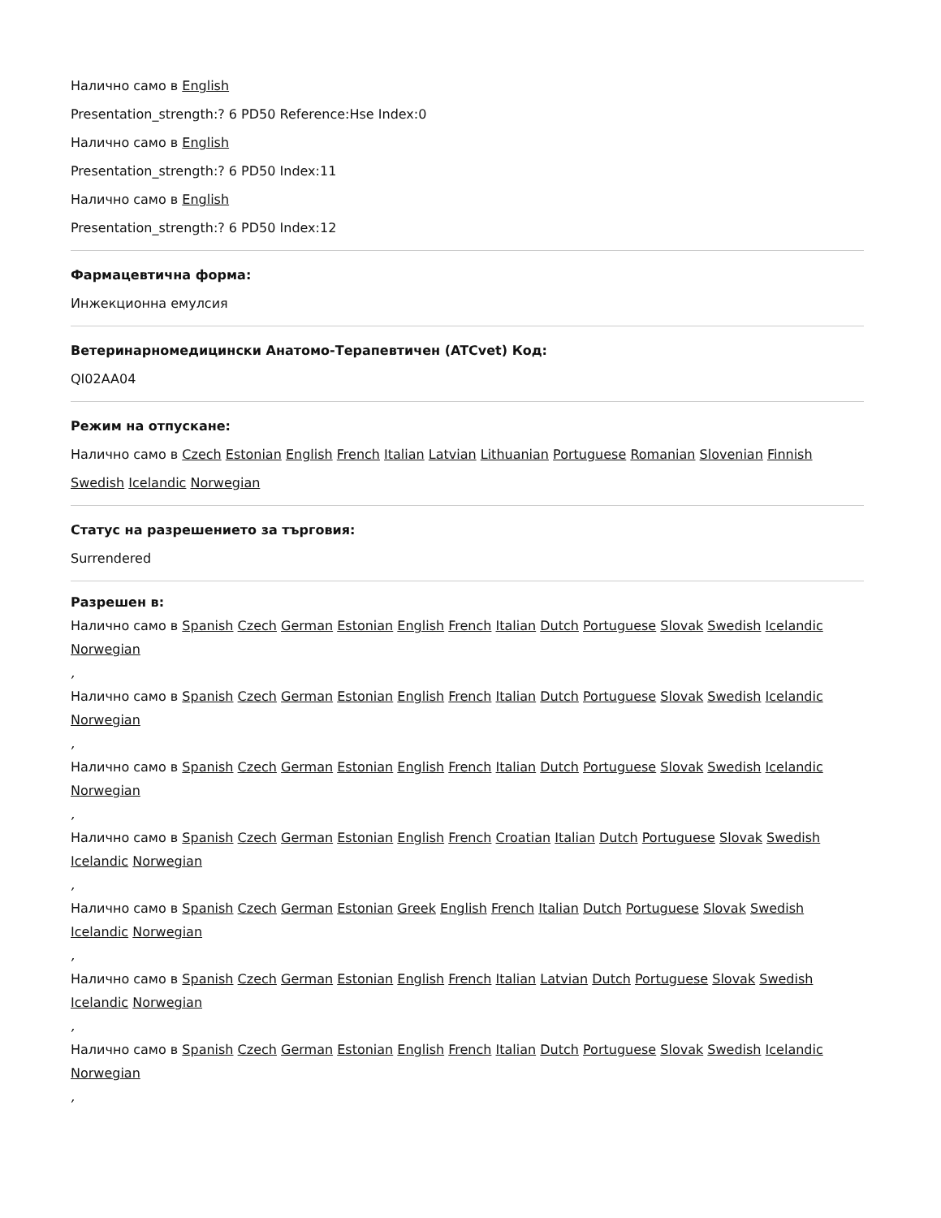Налично само в English
Presentation_strength:? 6 PD50 Reference:Hse Index:0
Налично само в English
Presentation_strength:? 6 PD50 Index:11
Налично само в English
Presentation_strength:? 6 PD50 Index:12
Фармацевтична форма:
Инжекционна емулсия
Ветеринарномедицински Анатомо-Терапевтичен (ATCvet) Код:
QI02AA04
Режим на отпускане:
Налично само в Czech Estonian English French Italian Latvian Lithuanian Portuguese Romanian Slovenian Finnish Swedish Icelandic Norwegian
Статус на разрешението за търговия:
Surrendered
Разрешен в:
Налично само в Spanish Czech German Estonian English French Italian Dutch Portuguese Slovak Swedish Icelandic Norwegian
,
Налично само в Spanish Czech German Estonian English French Italian Dutch Portuguese Slovak Swedish Icelandic Norwegian
,
Налично само в Spanish Czech German Estonian English French Italian Dutch Portuguese Slovak Swedish Icelandic Norwegian
,
Налично само в Spanish Czech German Estonian English French Croatian Italian Dutch Portuguese Slovak Swedish Icelandic Norwegian
,
Налично само в Spanish Czech German Estonian Greek English French Italian Dutch Portuguese Slovak Swedish Icelandic Norwegian
,
Налично само в Spanish Czech German Estonian English French Italian Latvian Dutch Portuguese Slovak Swedish Icelandic Norwegian
,
Налично само в Spanish Czech German Estonian English French Italian Dutch Portuguese Slovak Swedish Icelandic Norwegian
,